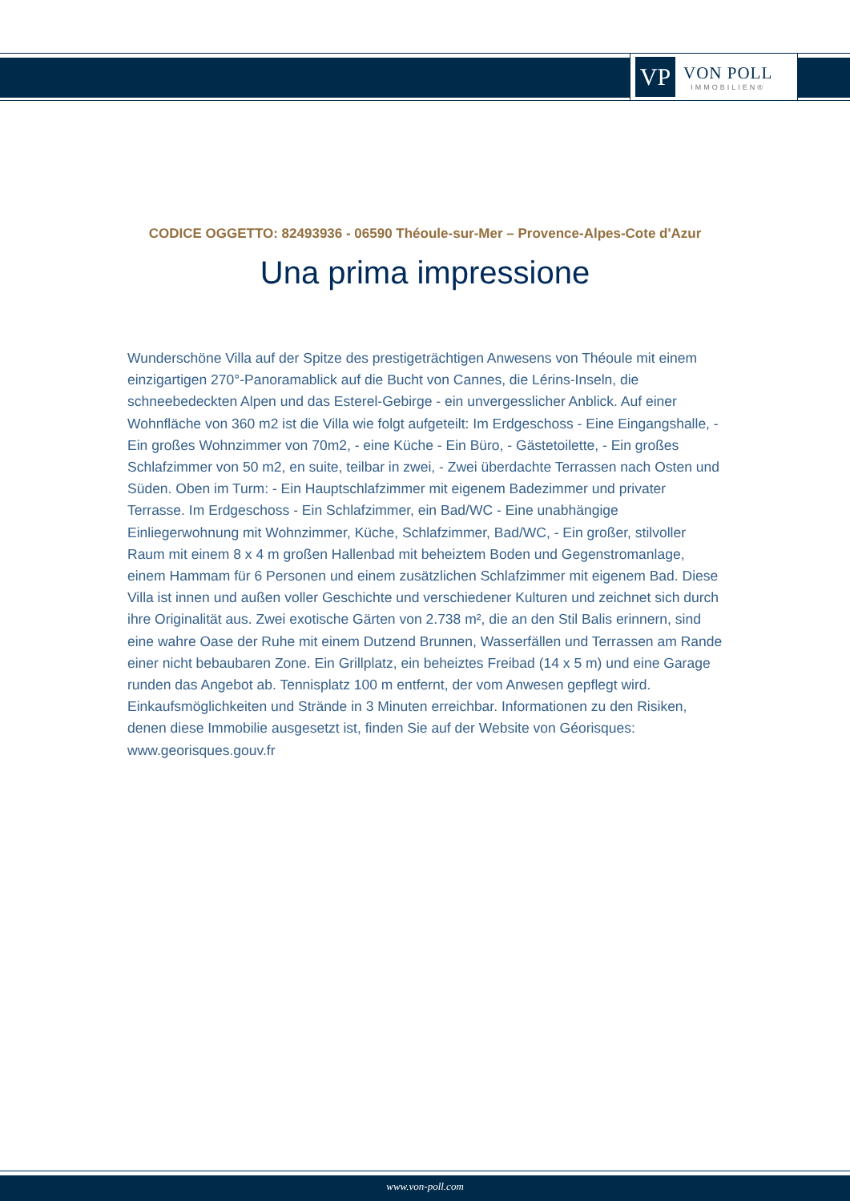VP
VON POLL
IMMOBILIEN®
CODICE OGGETTO: 82493936 - 06590 Théoule-sur-Mer – Provence-Alpes-Cote d'Azur
Una prima impressione
Wunderschöne Villa auf der Spitze des prestigeträchtigen Anwesens von Théoule mit einem einzigartigen 270°-Panoramablick auf die Bucht von Cannes, die Lérins-Inseln, die schneebedeckten Alpen und das Esterel-Gebirge - ein unvergesslicher Anblick. Auf einer Wohnfläche von 360 m2 ist die Villa wie folgt aufgeteilt: Im Erdgeschoss - Eine Eingangshalle, - Ein großes Wohnzimmer von 70m2, - eine Küche - Ein Büro, - Gästetoilette, - Ein großes Schlafzimmer von 50 m2, en suite, teilbar in zwei, - Zwei überdachte Terrassen nach Osten und Süden. Oben im Turm: - Ein Hauptschlafzimmer mit eigenem Badezimmer und privater Terrasse. Im Erdgeschoss - Ein Schlafzimmer, ein Bad/WC - Eine unabhängige Einliegerwohnung mit Wohnzimmer, Küche, Schlafzimmer, Bad/WC, - Ein großer, stilvoller Raum mit einem 8 x 4 m großen Hallenbad mit beheiztem Boden und Gegenstromanlage, einem Hammam für 6 Personen und einem zusätzlichen Schlafzimmer mit eigenem Bad. Diese Villa ist innen und außen voller Geschichte und verschiedener Kulturen und zeichnet sich durch ihre Originalität aus. Zwei exotische Gärten von 2.738 m², die an den Stil Balis erinnern, sind eine wahre Oase der Ruhe mit einem Dutzend Brunnen, Wasserfällen und Terrassen am Rande einer nicht bebaubaren Zone. Ein Grillplatz, ein beheiztes Freibad (14 x 5 m) und eine Garage runden das Angebot ab. Tennisplatz 100 m entfernt, der vom Anwesen gepflegt wird. Einkaufsmöglichkeiten und Strände in 3 Minuten erreichbar. Informationen zu den Risiken, denen diese Immobilie ausgesetzt ist, finden Sie auf der Website von Géorisques: www.georisques.gouv.fr
www.von-poll.com